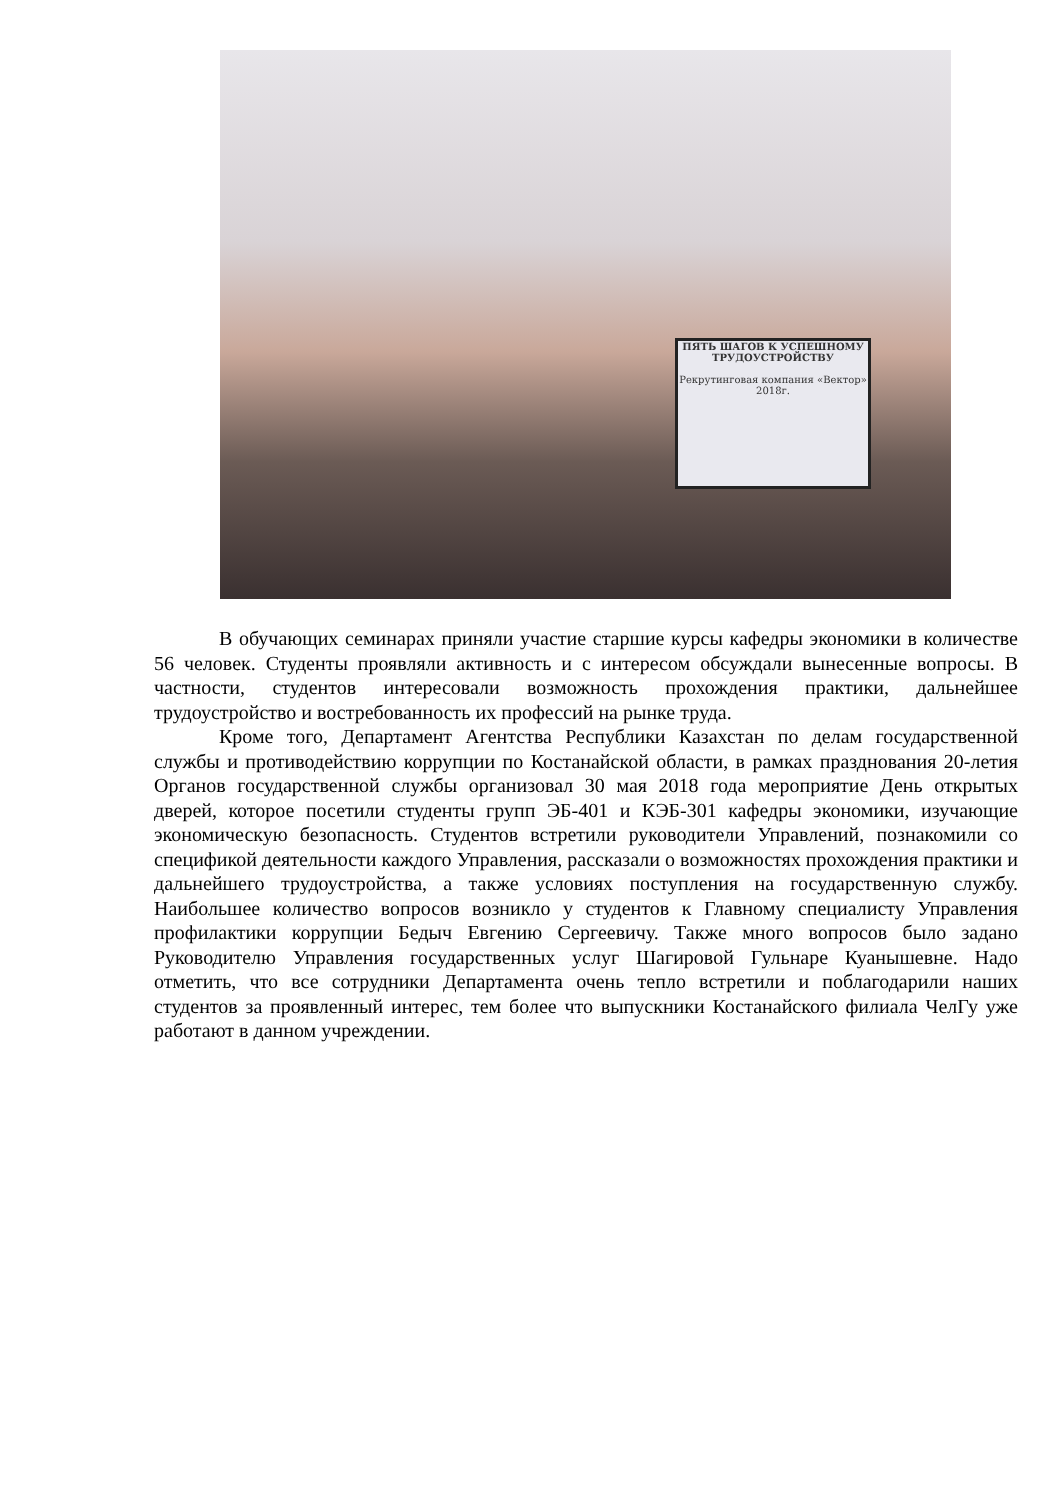ПЯТЬ ШАГОВ К УСПЕШНОМУ ТРУДОУСТРОЙСТВУ
Рекрутинговая компания «Вектор» 2018г.
В обучающих семинарах приняли участие старшие курсы кафедры экономики в количестве 56 человек. Студенты проявляли активность и с интересом обсуждали вынесенные вопросы. В частности, студентов интересовали возможность прохождения практики, дальнейшее трудоустройство и востребованность их профессий на рынке труда.
Кроме того, Департамент Агентства Республики Казахстан по делам государственной службы и противодействию коррупции по Костанайской области, в рамках празднования 20-летия Органов государственной службы организовал 30 мая 2018 года мероприятие День открытых дверей, которое посетили студенты групп ЭБ-401 и КЭБ-301 кафедры экономики, изучающие экономическую безопасность. Студентов встретили руководители Управлений, познакомили со спецификой деятельности каждого Управления, рассказали о возможностях прохождения практики и дальнейшего трудоустройства, а также условиях поступления на государственную службу. Наибольшее количество вопросов возникло у студентов к Главному специалисту Управления профилактики коррупции Бедыч Евгению Сергеевичу. Также много вопросов было задано Руководителю Управления государственных услуг Шагировой Гульнаре Куанышевне. Надо отметить, что все сотрудники Департамента очень тепло встретили и поблагодарили наших студентов за проявленный интерес, тем более что выпускники Костанайского филиала ЧелГу уже работают в данном учреждении.